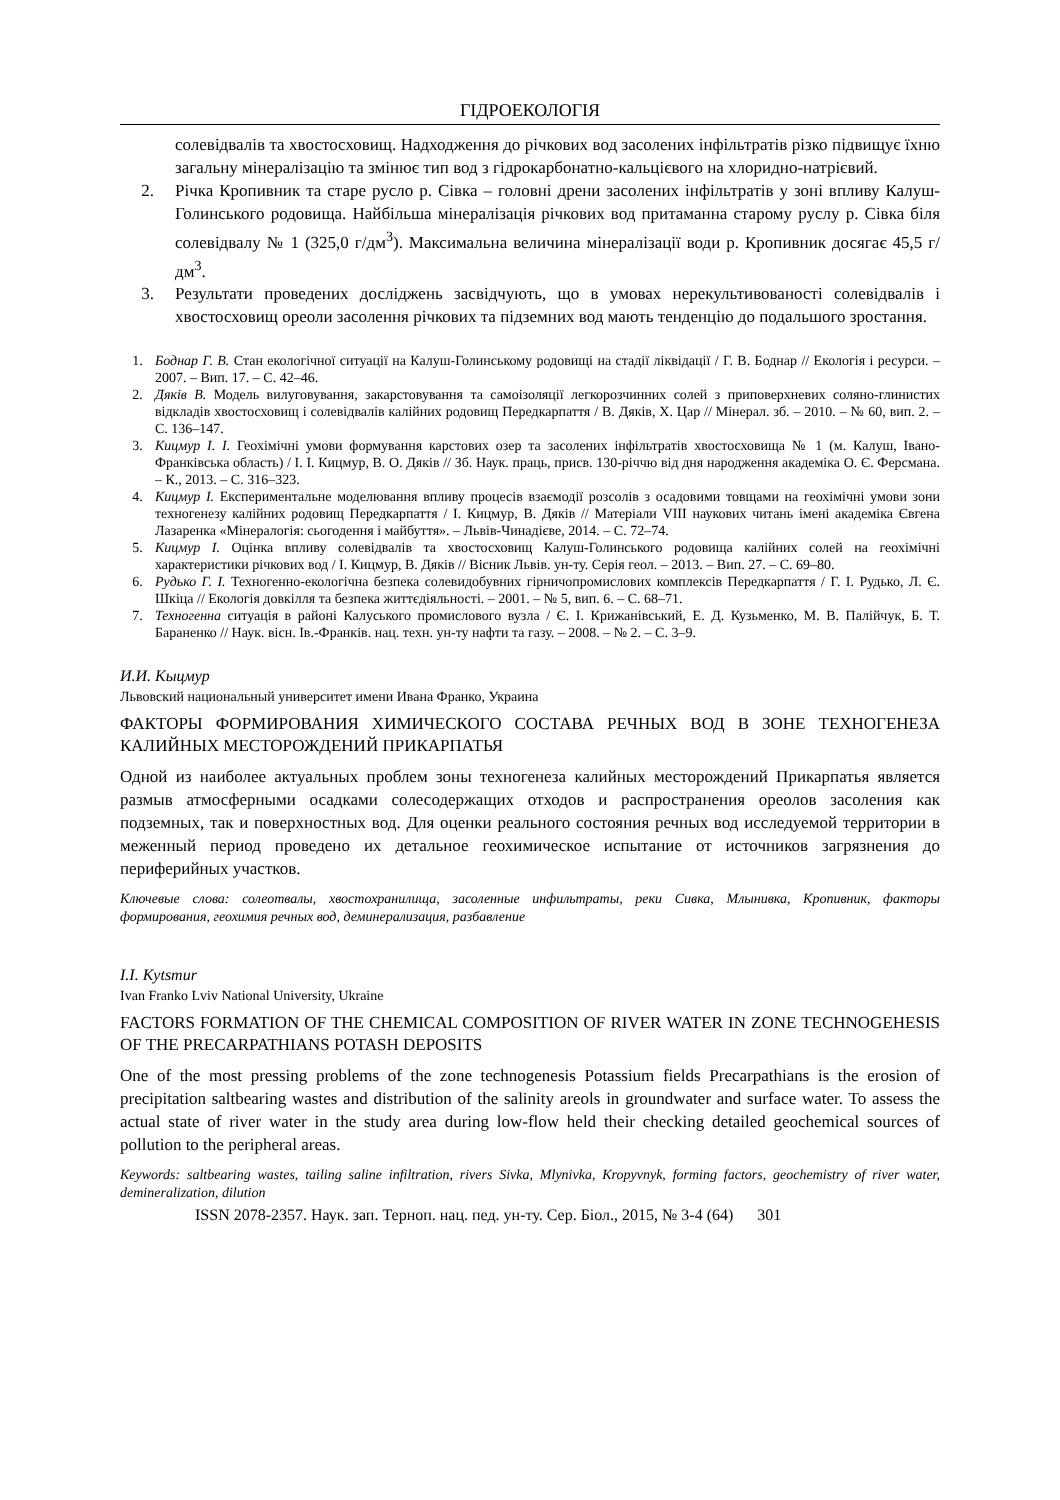ГІДРОЕКОЛОГІЯ
солевідвалів та хвостосховищ. Надходження до річкових вод засолених інфільтратів різко підвищує їхню загальну мінералізацію та змінює тип вод з гідрокарбонатно-кальцієвого на хлоридно-натрієвий.
2. Річка Кропивник та старе русло р. Сівка – головні дрени засолених інфільтратів у зоні впливу Калуш-Голинського родовища. Найбільша мінералізація річкових вод притаманна старому руслу р. Сівка біля солевідвалу № 1 (325,0 г/дм<sup>3</sup>). Максимальна величина мінералізації води р. Кропивник досягає 45,5 г/дм<sup>3</sup>.
3. Результати проведених досліджень засвідчують, що в умовах нерекультивованості солевідвалів і хвостосховищ ореоли засолення річкових та підземних вод мають тенденцію до подальшого зростання.
1. Боднар Г. В. Стан екологічної ситуації на Калуш-Голинському родовищі на стадії ліквідації / Г. В. Боднар // Екологія і ресурси. – 2007. – Вип. 17. – С. 42–46.
2. Дяків В. Модель вилуговування, закарстовування та самоізоляції легкорозчинних солей з приповерхневих соляно-глинистих відкладів хвостосховищ і солевідвалів калійних родовищ Передкарпаття / В. Дяків, Х. Цар // Мінерал. зб. – 2010. – № 60, вип. 2. – С. 136–147.
3. Кицмур І. І. Геохімічні умови формування карстових озер та засолених інфільтратів хвостосховища № 1 (м. Калуш, Івано-Франківська область) / І. І. Кицмур, В. О. Дяків // Зб. Наук. праць, присв. 130-річчю від дня народження академіка О. Є. Ферсмана. – К., 2013. – С. 316–323.
4. Кицмур І. Експериментальне моделювання впливу процесів взаємодії розсолів з осадовими товщами на геохімічні умови зони техногенезу калійних родовищ Передкарпаття / І. Кицмур, В. Дяків // Матеріали VIII наукових читань імені академіка Євгена Лазаренка «Мінералогія: сьогодення і майбуття». – Львів-Чинадієве, 2014. – С. 72–74.
5. Кицмур І. Оцінка впливу солевідвалів та хвостосховищ Калуш-Голинського родовища калійних солей на геохімічні характеристики річкових вод / І. Кицмур, В. Дяків // Вісник Львів. ун-ту. Серія геол. – 2013. – Вип. 27. – С. 69–80.
6. Рудько Г. І. Техногенно-екологічна безпека солевидобувних гірничопромислових комплексів Передкарпаття / Г. І. Рудько, Л. Є. Шкіца // Екологія довкілля та безпека життєдіяльності. – 2001. – № 5, вип. 6. – С. 68–71.
7. Техногенна ситуація в районі Калуського промислового вузла / Є. І. Крижанівський, Е. Д. Кузьменко, М. В. Палійчук, Б. Т. Бараненко // Наук. вісн. Ів.-Франків. нац. техн. ун-ту нафти та газу. – 2008. – № 2. – С. 3–9.
И.И. Кыцмур
Львовский национальный университет имени Ивана Франко, Украина
ФАКТОРЫ ФОРМИРОВАНИЯ ХИМИЧЕСКОГО СОСТАВА РЕЧНЫХ ВОД В ЗОНЕ ТЕХНОГЕНЕЗА КАЛИЙНЫХ МЕСТОРОЖДЕНИЙ ПРИКАРПАТЬЯ
Одной из наиболее актуальных проблем зоны техногенеза калийных месторождений Прикарпатья является размыв атмосферными осадками солесодержащих отходов и распространения ореолов засоления как подземных, так и поверхностных вод. Для оценки реального состояния речных вод исследуемой территории в меженный период проведено их детальное геохимическое испытание от источников загрязнения до периферийных участков.
Ключевые слова: солеотвалы, хвостохранилища, засоленные инфильтраты, реки Сивка, Млынивка, Кропивник, факторы формирования, геохимия речных вод, деминерализация, разбавление
I.I. Kytsmur
Ivan Franko Lviv National University, Ukraine
FACTORS FORMATION OF THE CHEMICAL COMPOSITION OF RIVER WATER IN ZONE TECHNOGEHESIS OF THE PRECARPATHIANS POTASH DEPOSITS
One of the most pressing problems of the zone technogenesis Potassium fields Precarpathians is the erosion of precipitation saltbearing wastes and distribution of the salinity areols in groundwater and surface water. To assess the actual state of river water in the study area during low-flow held their checking detailed geochemical sources of pollution to the peripheral areas.
Keywords: saltbearing wastes, tailing saline infiltration, rivers Sivka, Mlynivka, Kropyvnyk, forming factors, geochemistry of river water, demineralization, dilution
ISSN 2078-2357. Наук. зап. Терноп. нац. пед. ун-ту. Сер. Біол., 2015, № 3-4 (64) 301